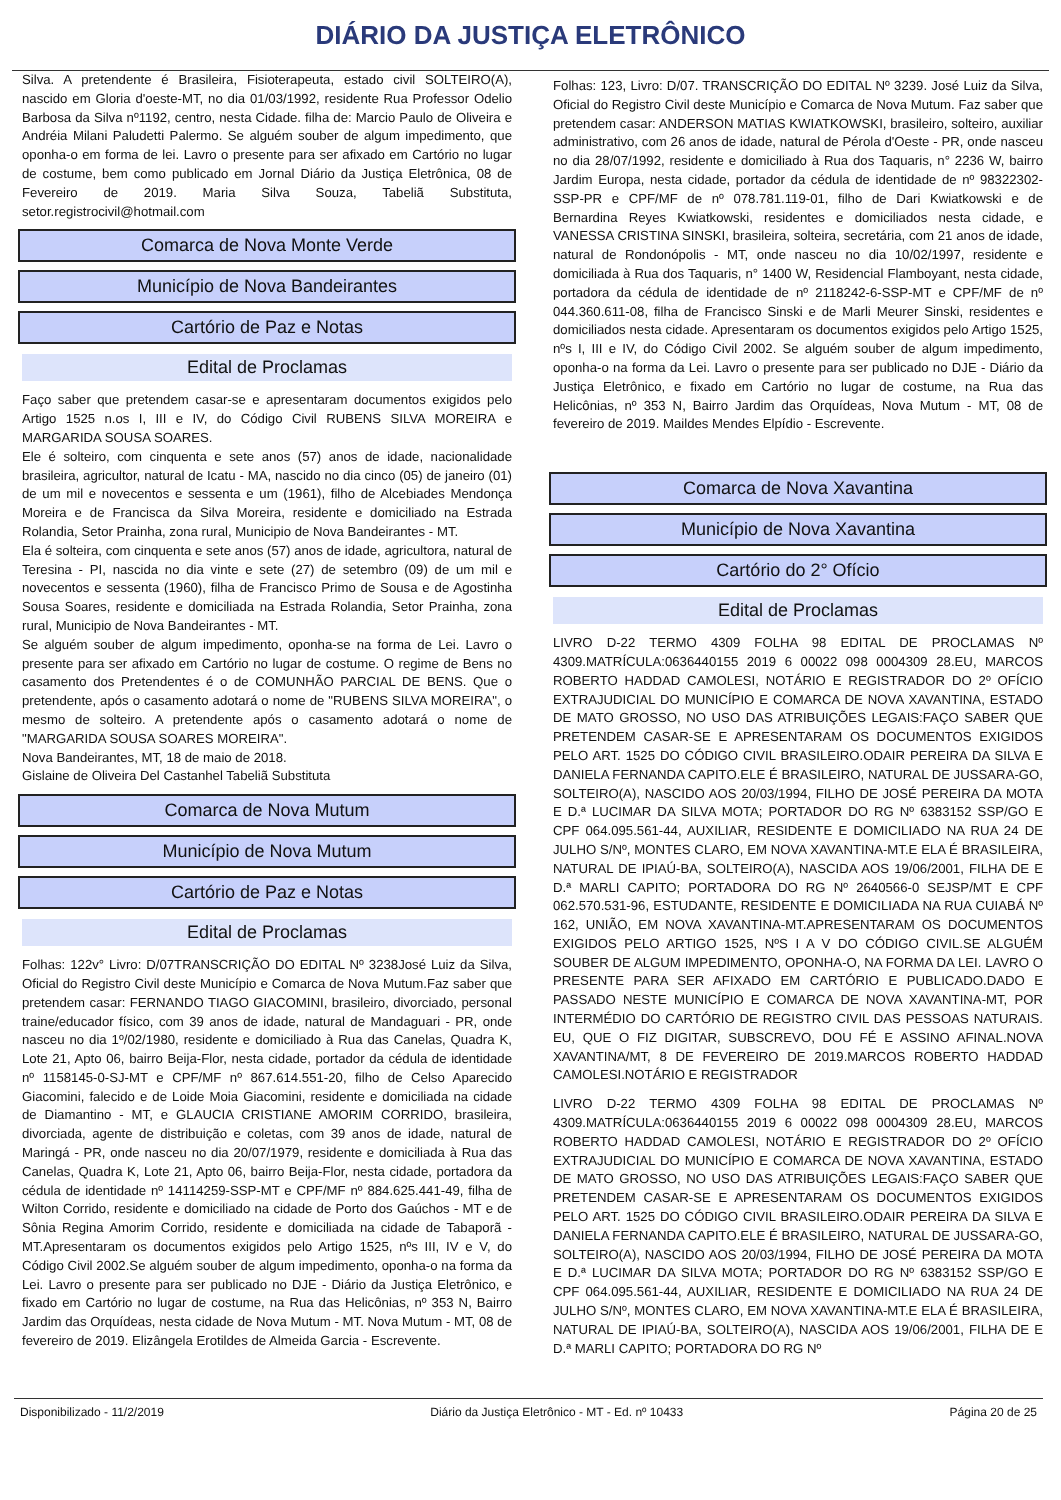DIÁRIO DA JUSTIÇA ELETRÔNICO
Silva. A pretendente é Brasileira, Fisioterapeuta, estado civil SOLTEIRO(A), nascido em Gloria d'oeste-MT, no dia 01/03/1992, residente Rua Professor Odelio Barbosa da Silva nº1192, centro, nesta Cidade. filha de: Marcio Paulo de Oliveira e Andréia Milani Paludetti Palermo. Se alguém souber de algum impedimento, que oponha-o em forma de lei. Lavro o presente para ser afixado em Cartório no lugar de costume, bem como publicado em Jornal Diário da Justiça Eletrônica, 08 de Fevereiro de 2019. Maria Silva Souza, Tabeliã Substituta, setor.registrocivil@hotmail.com
Comarca de Nova Monte Verde
Município de Nova Bandeirantes
Cartório de Paz e Notas
Edital de Proclamas
Faço saber que pretendem casar-se e apresentaram documentos exigidos pelo Artigo 1525 n.os I, III e IV, do Código Civil RUBENS SILVA MOREIRA e MARGARIDA SOUSA SOARES.
Ele é solteiro, com cinquenta e sete anos (57) anos de idade, nacionalidade brasileira, agricultor, natural de Icatu - MA, nascido no dia cinco (05) de janeiro (01) de um mil e novecentos e sessenta e um (1961), filho de Alcebiades Mendonça Moreira e de Francisca da Silva Moreira, residente e domiciliado na Estrada Rolandia, Setor Prainha, zona rural, Municipio de Nova Bandeirantes - MT.
Ela é solteira, com cinquenta e sete anos (57) anos de idade, agricultora, natural de Teresina - PI, nascida no dia vinte e sete (27) de setembro (09) de um mil e novecentos e sessenta (1960), filha de Francisco Primo de Sousa e de Agostinha Sousa Soares, residente e domiciliada na Estrada Rolandia, Setor Prainha, zona rural, Municipio de Nova Bandeirantes - MT.
Se alguém souber de algum impedimento, oponha-se na forma de Lei. Lavro o presente para ser afixado em Cartório no lugar de costume. O regime de Bens no casamento dos Pretendentes é o de COMUNHÃO PARCIAL DE BENS. Que o pretendente, após o casamento adotará o nome de "RUBENS SILVA MOREIRA", o mesmo de solteiro. A pretendente após o casamento adotará o nome de "MARGARIDA SOUSA SOARES MOREIRA".
Nova Bandeirantes, MT, 18 de maio de 2018.
Gislaine de Oliveira Del Castanhel Tabeliã Substituta
Comarca de Nova Mutum
Município de Nova Mutum
Cartório de Paz e Notas
Edital de Proclamas
Folhas: 122v° Livro: D/07TRANSCRIÇÃO DO EDITAL Nº 3238José Luiz da Silva, Oficial do Registro Civil deste Município e Comarca de Nova Mutum.Faz saber que pretendem casar: FERNANDO TIAGO GIACOMINI, brasileiro, divorciado, personal traine/educador físico, com 39 anos de idade, natural de Mandaguari - PR, onde nasceu no dia 1º/02/1980, residente e domiciliado à Rua das Canelas, Quadra K, Lote 21, Apto 06, bairro Beija-Flor, nesta cidade, portador da cédula de identidade nº 1158145-0-SJ-MT e CPF/MF nº 867.614.551-20, filho de Celso Aparecido Giacomini, falecido e de Loide Moia Giacomini, residente e domiciliada na cidade de Diamantino - MT, e GLAUCIA CRISTIANE AMORIM CORRIDO, brasileira, divorciada, agente de distribuição e coletas, com 39 anos de idade, natural de Maringá - PR, onde nasceu no dia 20/07/1979, residente e domiciliada à Rua das Canelas, Quadra K, Lote 21, Apto 06, bairro Beija-Flor, nesta cidade, portadora da cédula de identidade nº 14114259-SSP-MT e CPF/MF nº 884.625.441-49, filha de Wilton Corrido, residente e domiciliado na cidade de Porto dos Gaúchos - MT e de Sônia Regina Amorim Corrido, residente e domiciliada na cidade de Tabaporã - MT.Apresentaram os documentos exigidos pelo Artigo 1525, nºs III, IV e V, do Código Civil 2002.Se alguém souber de algum impedimento, oponha-o na forma da Lei. Lavro o presente para ser publicado no DJE - Diário da Justiça Eletrônico, e fixado em Cartório no lugar de costume, na Rua das Helicônias, nº 353 N, Bairro Jardim das Orquídeas, nesta cidade de Nova Mutum - MT. Nova Mutum - MT, 08 de fevereiro de 2019. Elizângela Erotildes de Almeida Garcia - Escrevente.
Folhas: 123, Livro: D/07. TRANSCRIÇÃO DO EDITAL Nº 3239. José Luiz da Silva, Oficial do Registro Civil deste Município e Comarca de Nova Mutum. Faz saber que pretendem casar: ANDERSON MATIAS KWIATKOWSKI, brasileiro, solteiro, auxiliar administrativo, com 26 anos de idade, natural de Pérola d'Oeste - PR, onde nasceu no dia 28/07/1992, residente e domiciliado à Rua dos Taquaris, n° 2236 W, bairro Jardim Europa, nesta cidade, portador da cédula de identidade de nº 98322302-SSP-PR e CPF/MF de nº 078.781.119-01, filho de Dari Kwiatkowski e de Bernardina Reyes Kwiatkowski, residentes e domiciliados nesta cidade, e VANESSA CRISTINA SINSKI, brasileira, solteira, secretária, com 21 anos de idade, natural de Rondonópolis - MT, onde nasceu no dia 10/02/1997, residente e domiciliada à Rua dos Taquaris, n° 1400 W, Residencial Flamboyant, nesta cidade, portadora da cédula de identidade de nº 2118242-6-SSP-MT e CPF/MF de nº 044.360.611-08, filha de Francisco Sinski e de Marli Meurer Sinski, residentes e domiciliados nesta cidade. Apresentaram os documentos exigidos pelo Artigo 1525, nºs I, III e IV, do Código Civil 2002. Se alguém souber de algum impedimento, oponha-o na forma da Lei. Lavro o presente para ser publicado no DJE - Diário da Justiça Eletrônico, e fixado em Cartório no lugar de costume, na Rua das Helicônias, nº 353 N, Bairro Jardim das Orquídeas, Nova Mutum - MT, 08 de fevereiro de 2019. Maildes Mendes Elpídio - Escrevente.
Comarca de Nova Xavantina
Município de Nova Xavantina
Cartório do 2° Ofício
Edital de Proclamas
LIVRO D-22 TERMO 4309 FOLHA 98 EDITAL DE PROCLAMAS Nº 4309.MATRÍCULA:0636440155 2019 6 00022 098 0004309 28.EU, MARCOS ROBERTO HADDAD CAMOLESI, NOTÁRIO E REGISTRADOR DO 2º OFÍCIO EXTRAJUDICIAL DO MUNICÍPIO E COMARCA DE NOVA XAVANTINA, ESTADO DE MATO GROSSO, NO USO DAS ATRIBUIÇÕES LEGAIS:FAÇO SABER QUE PRETENDEM CASAR-SE E APRESENTARAM OS DOCUMENTOS EXIGIDOS PELO ART. 1525 DO CÓDIGO CIVIL BRASILEIRO.ODAIR PEREIRA DA SILVA E DANIELA FERNANDA CAPITO.ELE É BRASILEIRO, NATURAL DE JUSSARA-GO, SOLTEIRO(A), NASCIDO AOS 20/03/1994, FILHO DE JOSÉ PEREIRA DA MOTA E D.ª LUCIMAR DA SILVA MOTA; PORTADOR DO RG Nº 6383152 SSP/GO E CPF 064.095.561-44, AUXILIAR, RESIDENTE E DOMICILIADO NA RUA 24 DE JULHO S/Nº, MONTES CLARO, EM NOVA XAVANTINA-MT.E ELA É BRASILEIRA, NATURAL DE IPIAÚ-BA, SOLTEIRO(A), NASCIDA AOS 19/06/2001, FILHA DE E D.ª MARLI CAPITO; PORTADORA DO RG Nº 2640566-0 SEJSP/MT E CPF 062.570.531-96, ESTUDANTE, RESIDENTE E DOMICILIADA NA RUA CUIABÁ Nº 162, UNIÃO, EM NOVA XAVANTINA-MT.APRESENTARAM OS DOCUMENTOS EXIGIDOS PELO ARTIGO 1525, NºS I A V DO CÓDIGO CIVIL.SE ALGUÉM SOUBER DE ALGUM IMPEDIMENTO, OPONHA-O, NA FORMA DA LEI. LAVRO O PRESENTE PARA SER AFIXADO EM CARTÓRIO E PUBLICADO.DADO E PASSADO NESTE MUNICÍPIO E COMARCA DE NOVA XAVANTINA-MT, POR INTERMÉDIO DO CARTÓRIO DE REGISTRO CIVIL DAS PESSOAS NATURAIS. EU, QUE O FIZ DIGITAR, SUBSCREVO, DOU FÉ E ASSINO AFINAL.NOVA XAVANTINA/MT, 8 DE FEVEREIRO DE 2019.MARCOS ROBERTO HADDAD CAMOLESI.NOTÁRIO E REGISTRADOR
LIVRO D-22 TERMO 4309 FOLHA 98 EDITAL DE PROCLAMAS Nº 4309.MATRÍCULA:0636440155 2019 6 00022 098 0004309 28.EU, MARCOS ROBERTO HADDAD CAMOLESI, NOTÁRIO E REGISTRADOR DO 2º OFÍCIO EXTRAJUDICIAL DO MUNICÍPIO E COMARCA DE NOVA XAVANTINA, ESTADO DE MATO GROSSO, NO USO DAS ATRIBUIÇÕES LEGAIS:FAÇO SABER QUE PRETENDEM CASAR-SE E APRESENTARAM OS DOCUMENTOS EXIGIDOS PELO ART. 1525 DO CÓDIGO CIVIL BRASILEIRO.ODAIR PEREIRA DA SILVA E DANIELA FERNANDA CAPITO.ELE É BRASILEIRO, NATURAL DE JUSSARA-GO, SOLTEIRO(A), NASCIDO AOS 20/03/1994, FILHO DE JOSÉ PEREIRA DA MOTA E D.ª LUCIMAR DA SILVA MOTA; PORTADOR DO RG Nº 6383152 SSP/GO E CPF 064.095.561-44, AUXILIAR, RESIDENTE E DOMICILIADO NA RUA 24 DE JULHO S/Nº, MONTES CLARO, EM NOVA XAVANTINA-MT.E ELA É BRASILEIRA, NATURAL DE IPIAÚ-BA, SOLTEIRO(A), NASCIDA AOS 19/06/2001, FILHA DE E D.ª MARLI CAPITO; PORTADORA DO RG Nº
Disponibilizado - 11/2/2019 Diário da Justiça Eletrônico - MT - Ed. nº 10433 Página 20 de 25